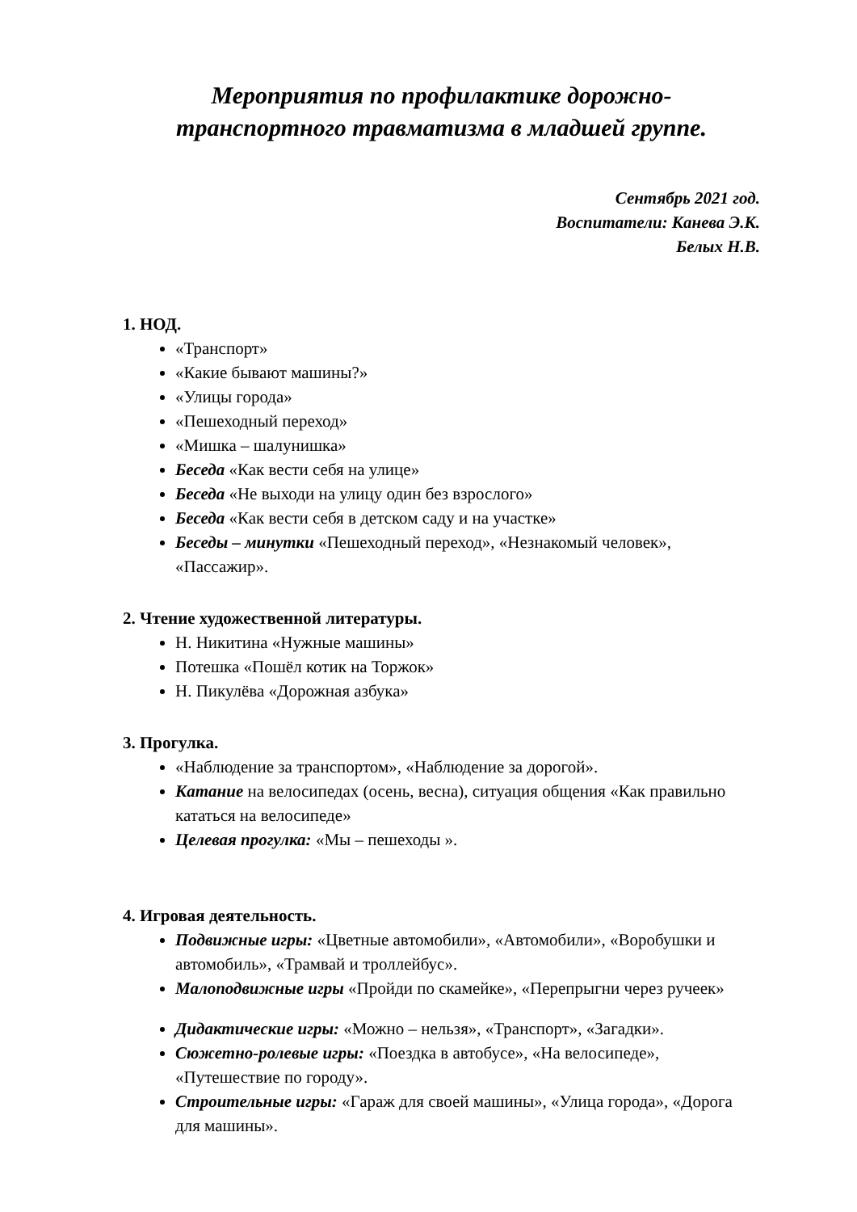Мероприятия по профилактике дорожно-
транспортного травматизма в младшей группе.
Сентябрь 2021 год.
Воспитатели: Канева Э.К.
Белых Н.В.
1. НОД.
«Транспорт»
«Какие бывают машины?»
«Улицы города»
«Пешеходный переход»
«Мишка – шалунишка»
Беседа «Как вести себя на улице»
Беседа «Не выходи на улицу один без взрослого»
Беседа «Как вести себя в детском саду и на участке»
Беседы – минутки «Пешеходный переход», «Незнакомый человек», «Пассажир».
2. Чтение художественной литературы.
Н. Никитина «Нужные машины»
Потешка «Пошёл котик на Торжок»
Н. Пикулёва «Дорожная азбука»
3. Прогулка.
«Наблюдение за транспортом», «Наблюдение за дорогой».
Катание на велосипедах (осень, весна), ситуация общения «Как правильно кататься на велосипеде»
Целевая прогулка: «Мы – пешеходы ».
4. Игровая деятельность.
Подвижные игры: «Цветные автомобили», «Автомобили», «Воробушки и автомобиль», «Трамвай и троллейбус».
Малоподвижные игры «Пройди по скамейке», «Перепрыгни через ручеек»
Дидактические игры: «Можно – нельзя», «Транспорт», «Загадки».
Сюжетно-ролевые игры: «Поездка в автобусе», «На велосипеде», «Путешествие по городу».
Строительные игры: «Гараж для своей машины», «Улица города», «Дорога для машины».